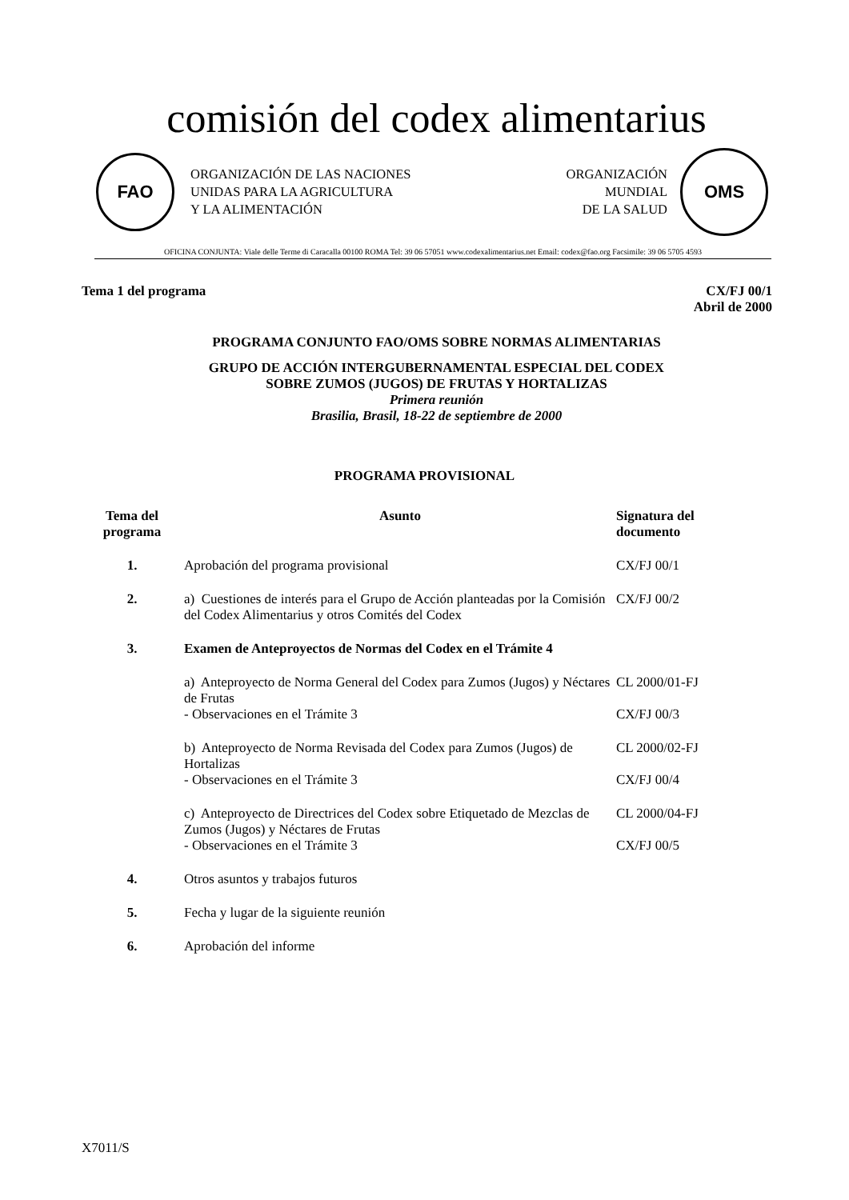comisión del codex alimentarius
FAO
ORGANIZACIÓN DE LAS NACIONES
UNIDAS PARA LA AGRICULTURA
Y LA ALIMENTACIÓN
ORGANIZACIÓN
MUNDIAL
DE LA SALUD
OMS
OFICINA CONJUNTA: Viale delle Terme di Caracalla 00100 ROMA Tel: 39 06 57051 www.codexalimentarius.net Email: codex@fao.org Facsimile: 39 06 5705 4593
Tema 1 del programa CX/FJ 00/1
Abril de 2000
PROGRAMA CONJUNTO FAO/OMS SOBRE NORMAS ALIMENTARIAS
GRUPO DE ACCIÓN INTERGUBERNAMENTAL ESPECIAL DEL CODEX
SOBRE ZUMOS (JUGOS) DE FRUTAS Y HORTALIZAS
Primera reunión
Brasilia, Brasil, 18-22 de septiembre de 2000
PROGRAMA PROVISIONAL
| Tema del programa | Asunto | Signatura del documento |
| --- | --- | --- |
| 1. | Aprobación del programa provisional | CX/FJ 00/1 |
| 2. | a) Cuestiones de interés para el Grupo de Acción planteadas por la Comisión del Codex Alimentarius y otros Comités del Codex | CX/FJ 00/2 |
| 3. | Examen de Anteproyectos de Normas del Codex en el Trámite 4 | |
| | a) Anteproyecto de Norma General del Codex para Zumos (Jugos) y Néctares de Frutas - Observaciones en el Trámite 3 | CL 2000/01-FJ CX/FJ 00/3 |
| | b) Anteproyecto de Norma Revisada del Codex para Zumos (Jugos) de Hortalizas - Observaciones en el Trámite 3 | CL 2000/02-FJ CX/FJ 00/4 |
| | c) Anteproyecto de Directrices del Codex sobre Etiquetado de Mezclas de Zumos (Jugos) y Néctares de Frutas - Observaciones en el Trámite 3 | CL 2000/04-FJ CX/FJ 00/5 |
| 4. | Otros asuntos y trabajos futuros | |
| 5. | Fecha y lugar de la siguiente reunión | |
| 6. | Aprobación del informe | |
X7011/S